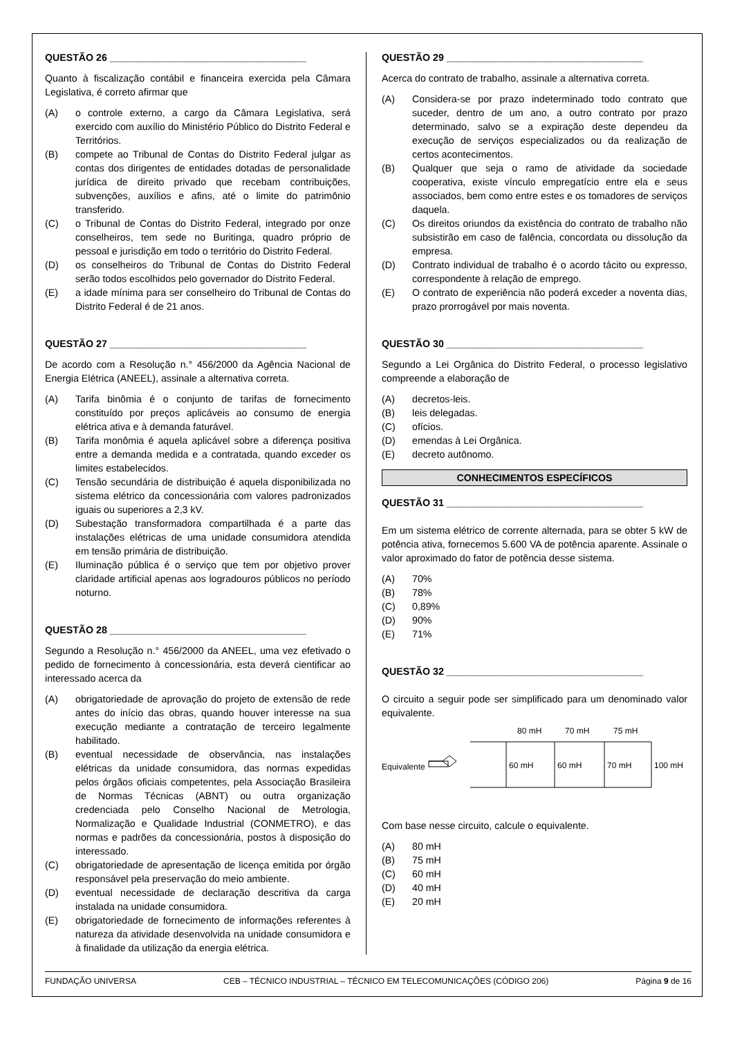QUESTÃO 26 ____________________________________
Quanto à fiscalização contábil e financeira exercida pela Câmara Legislativa, é correto afirmar que
(A) o controle externo, a cargo da Câmara Legislativa, será exercido com auxílio do Ministério Público do Distrito Federal e Territórios.
(B) compete ao Tribunal de Contas do Distrito Federal julgar as contas dos dirigentes de entidades dotadas de personalidade jurídica de direito privado que recebam contribuições, subvenções, auxílios e afins, até o limite do patrimônio transferido.
(C) o Tribunal de Contas do Distrito Federal, integrado por onze conselheiros, tem sede no Buritinga, quadro próprio de pessoal e jurisdição em todo o território do Distrito Federal.
(D) os conselheiros do Tribunal de Contas do Distrito Federal serão todos escolhidos pelo governador do Distrito Federal.
(E) a idade mínima para ser conselheiro do Tribunal de Contas do Distrito Federal é de 21 anos.
QUESTÃO 27 ____________________________________
De acordo com a Resolução n.° 456/2000 da Agência Nacional de Energia Elétrica (ANEEL), assinale a alternativa correta.
(A) Tarifa binômia é o conjunto de tarifas de fornecimento constituído por preços aplicáveis ao consumo de energia elétrica ativa e à demanda faturável.
(B) Tarifa monômia é aquela aplicável sobre a diferença positiva entre a demanda medida e a contratada, quando exceder os limites estabelecidos.
(C) Tensão secundária de distribuição é aquela disponibilizada no sistema elétrico da concessionária com valores padronizados iguais ou superiores a 2,3 kV.
(D) Subestação transformadora compartilhada é a parte das instalações elétricas de uma unidade consumidora atendida em tensão primária de distribuição.
(E) Iluminação pública é o serviço que tem por objetivo prover claridade artificial apenas aos logradouros públicos no período noturno.
QUESTÃO 28 ____________________________________
Segundo a Resolução n.° 456/2000 da ANEEL, uma vez efetivado o pedido de fornecimento à concessionária, esta deverá cientificar ao interessado acerca da
(A) obrigatoriedade de aprovação do projeto de extensão de rede antes do início das obras, quando houver interesse na sua execução mediante a contratação de terceiro legalmente habilitado.
(B) eventual necessidade de observância, nas instalações elétricas da unidade consumidora, das normas expedidas pelos órgãos oficiais competentes, pela Associação Brasileira de Normas Técnicas (ABNT) ou outra organização credenciada pelo Conselho Nacional de Metrologia, Normalização e Qualidade Industrial (CONMETRO), e das normas e padrões da concessionária, postos à disposição do interessado.
(C) obrigatoriedade de apresentação de licença emitida por órgão responsável pela preservação do meio ambiente.
(D) eventual necessidade de declaração descritiva da carga instalada na unidade consumidora.
(E) obrigatoriedade de fornecimento de informações referentes à natureza da atividade desenvolvida na unidade consumidora e à finalidade da utilização da energia elétrica.
QUESTÃO 29 ____________________________________
Acerca do contrato de trabalho, assinale a alternativa correta.
(A) Considera-se por prazo indeterminado todo contrato que suceder, dentro de um ano, a outro contrato por prazo determinado, salvo se a expiração deste dependeu da execução de serviços especializados ou da realização de certos acontecimentos.
(B) Qualquer que seja o ramo de atividade da sociedade cooperativa, existe vínculo empregatício entre ela e seus associados, bem como entre estes e os tomadores de serviços daquela.
(C) Os direitos oriundos da existência do contrato de trabalho não subsistirão em caso de falência, concordata ou dissolução da empresa.
(D) Contrato individual de trabalho é o acordo tácito ou expresso, correspondente à relação de emprego.
(E) O contrato de experiência não poderá exceder a noventa dias, prazo prorrogável por mais noventa.
QUESTÃO 30 ____________________________________
Segundo a Lei Orgânica do Distrito Federal, o processo legislativo compreende a elaboração de
(A) decretos-leis.
(B) leis delegadas.
(C) ofícios.
(D) emendas à Lei Orgânica.
(E) decreto autônomo.
CONHECIMENTOS ESPECÍFICOS
QUESTÃO 31 ____________________________________
Em um sistema elétrico de corrente alternada, para se obter 5 kW de potência ativa, fornecemos 5.600 VA de potência aparente. Assinale o valor aproximado do fator de potência desse sistema.
(A) 70%
(B) 78%
(C) 0,89%
(D) 90%
(E) 71%
QUESTÃO 32 ____________________________________
O circuito a seguir pode ser simplificado para um denominado valor equivalente.
Equivalente
80 mH
70 mH
75 mH
60 mH
60 mH
70 mH
100 mH
Com base nesse circuito, calcule o equivalente.
(A) 80 mH
(B) 75 mH
(C) 60 mH
(D) 40 mH
(E) 20 mH
FUNDAÇÃO UNIVERSA CEB – TÉCNICO INDUSTRIAL – TÉCNICO EM TELECOMUNICAÇÕES (CÓDIGO 206) Página 9 de 16